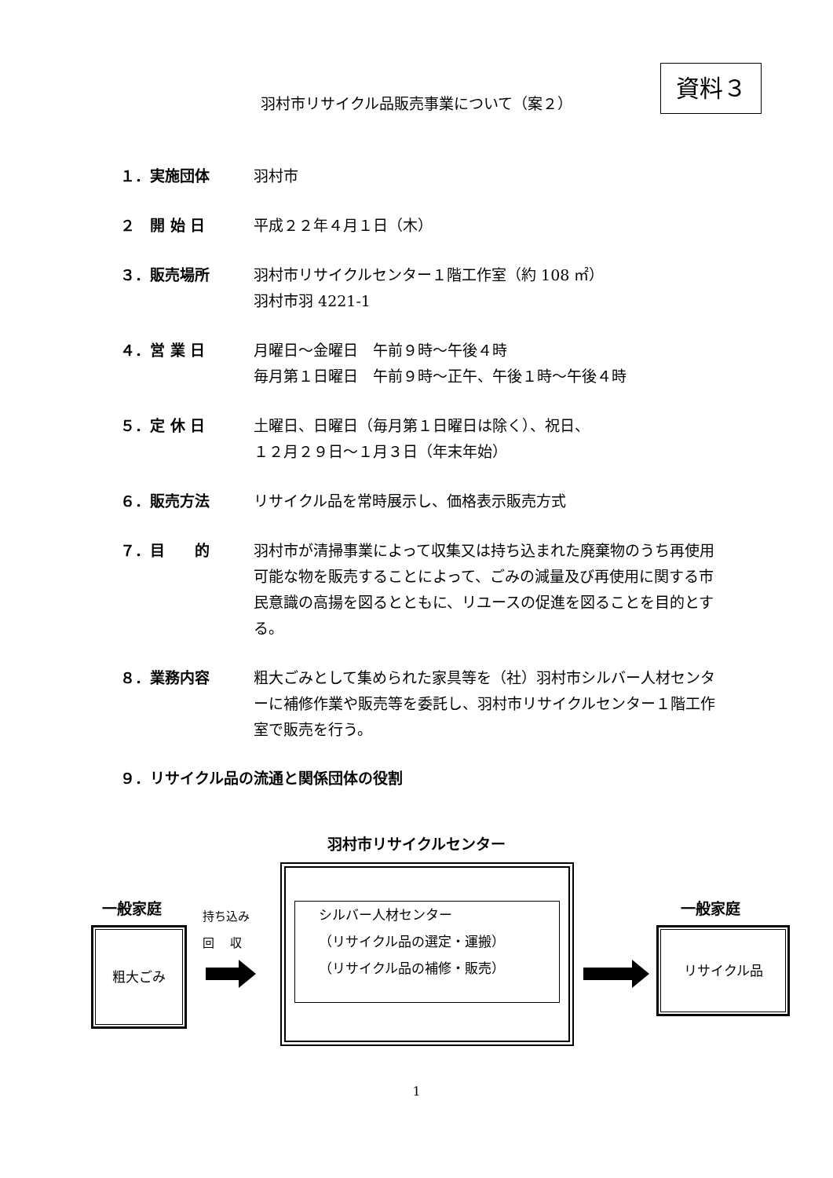資料３
羽村市リサイクル品販売事業について（案２）
１．実施団体 羽村市
２　開 始 日 平成２２年４月１日（木）
３．販売場所 羽村市リサイクルセンター１階工作室（約 108 ㎡）
羽村市羽 4221-1
４．営 業 日 月曜日～金曜日　午前９時～午後４時
毎月第１日曜日　午前９時～正午、午後１時～午後４時
５．定 休 日 土曜日、日曜日（毎月第１日曜日は除く）、祝日、
１２月２９日～１月３日（年末年始）
６．販売方法 リサイクル品を常時展示し、価格表示販売方式
７．目　　的 羽村市が清掃事業によって収集又は持ち込まれた廃棄物のうち再使用可能な物を販売することによって、ごみの減量及び再使用に関する市民意識の高揚を図るとともに、リユースの促進を図ることを目的とする。
８．業務内容 粗大ごみとして集められた家具等を（社）羽村市シルバー人材センターに補修作業や販売等を委託し、羽村市リサイクルセンター１階工作室で販売を行う。
９．リサイクル品の流通と関係団体の役割
羽村市リサイクルセンター
一般家庭
粗大ごみ
持ち込み
回　 収
シルバー人材センター
（リサイクル品の選定・運搬）
（リサイクル品の補修・販売）
一般家庭
リサイクル品
1